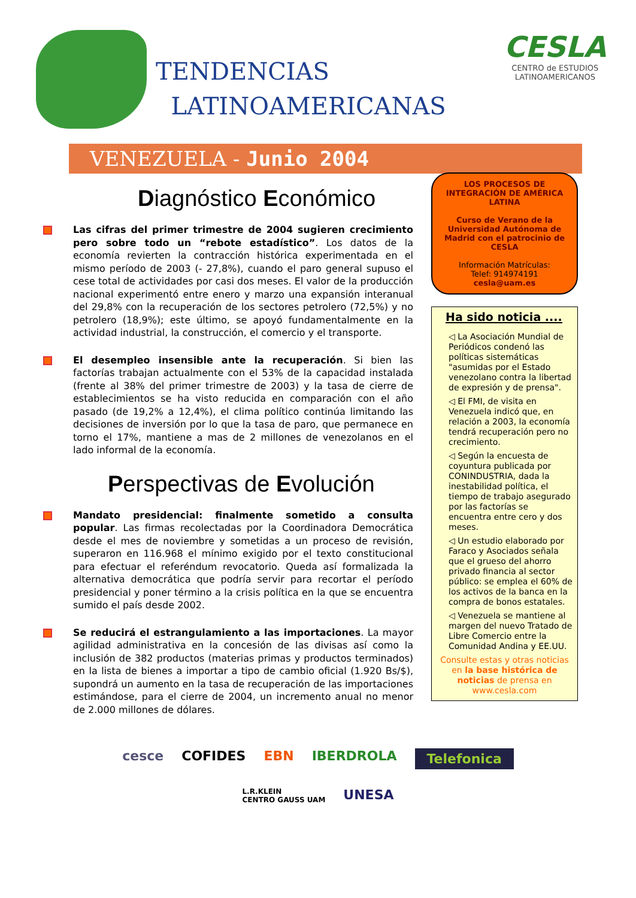TENDENCIAS
LATINOAMERICANAS
CESLA
CENTRO de ESTUDIOS
LATINOAMERICANOS
VENEZUELA - Junio 2004
Diagnóstico Económico
Las cifras del primer trimestre de 2004 sugieren crecimiento pero sobre todo un “rebote estadístico”. Los datos de la economía revierten la contracción histórica experimentada en el mismo período de 2003 (- 27,8%), cuando el paro general supuso el cese total de actividades por casi dos meses. El valor de la producción nacional experimentó entre enero y marzo una expansión interanual del 29,8% con la recuperación de los sectores petrolero (72,5%) y no petrolero (18,9%); este último, se apoyó fundamentalmente en la actividad industrial, la construcción, el comercio y el transporte.
El desempleo insensible ante la recuperación. Si bien las factorías trabajan actualmente con el 53% de la capacidad instalada (frente al 38% del primer trimestre de 2003) y la tasa de cierre de establecimientos se ha visto reducida en comparación con el año pasado (de 19,2% a 12,4%), el clima político continúa limitando las decisiones de inversión por lo que la tasa de paro, que permanece en torno el 17%, mantiene a mas de 2 millones de venezolanos en el lado informal de la economía.
Perspectivas de Evolución
Mandato presidencial: finalmente sometido a consulta popular. Las firmas recolectadas por la Coordinadora Democrática desde el mes de noviembre y sometidas a un proceso de revisión, superaron en 116.968 el mínimo exigido por el texto constitucional para efectuar el referéndum revocatorio. Queda así formalizada la alternativa democrática que podría servir para recortar el período presidencial y poner término a la crisis política en la que se encuentra sumido el país desde 2002.
Se reducirá el estrangulamiento a las importaciones. La mayor agilidad administrativa en la concesión de las divisas así como la inclusión de 382 productos (materias primas y productos terminados) en la lista de bienes a importar a tipo de cambio oficial (1.920 Bs/$), supondrá un aumento en la tasa de recuperación de las importaciones estimándose, para el cierre de 2004, un incremento anual no menor de 2.000 millones de dólares.
LOS PROCESOS DE INTEGRACIÓN DE AMÉRICA LATINA
Curso de Verano de la Universidad Autónoma de Madrid con el patrocinio de CESLA
Información Matrículas:
Telef: 914974191
cesla@uam.es
Ha sido noticia ....
◁ La Asociación Mundial de Periódicos condenó las políticas sistemáticas "asumidas por el Estado venezolano contra la libertad de expresión y de prensa".
◁ El FMI, de visita en Venezuela indicó que, en relación a 2003, la economía tendrá recuperación pero no crecimiento.
◁ Según la encuesta de coyuntura publicada por CONINDUSTRIA, dada la inestabilidad política, el tiempo de trabajo asegurado por las factorías se encuentra entre cero y dos meses.
◁ Un estudio elaborado por Faraco y Asociados señala que el grueso del ahorro privado financia al sector público: se emplea el 60% de los activos de la banca en la compra de bonos estatales.
◁ Venezuela se mantiene al margen del nuevo Tratado de Libre Comercio entre la Comunidad Andina y EE.UU.
Consulte estas y otras noticias en la base histórica de noticias de prensa en www.cesla.com
cesce COFIDES EBN IBERDROLA Telefonica L.R.KLEIN
CENTRO GAUSS UAM UNESA